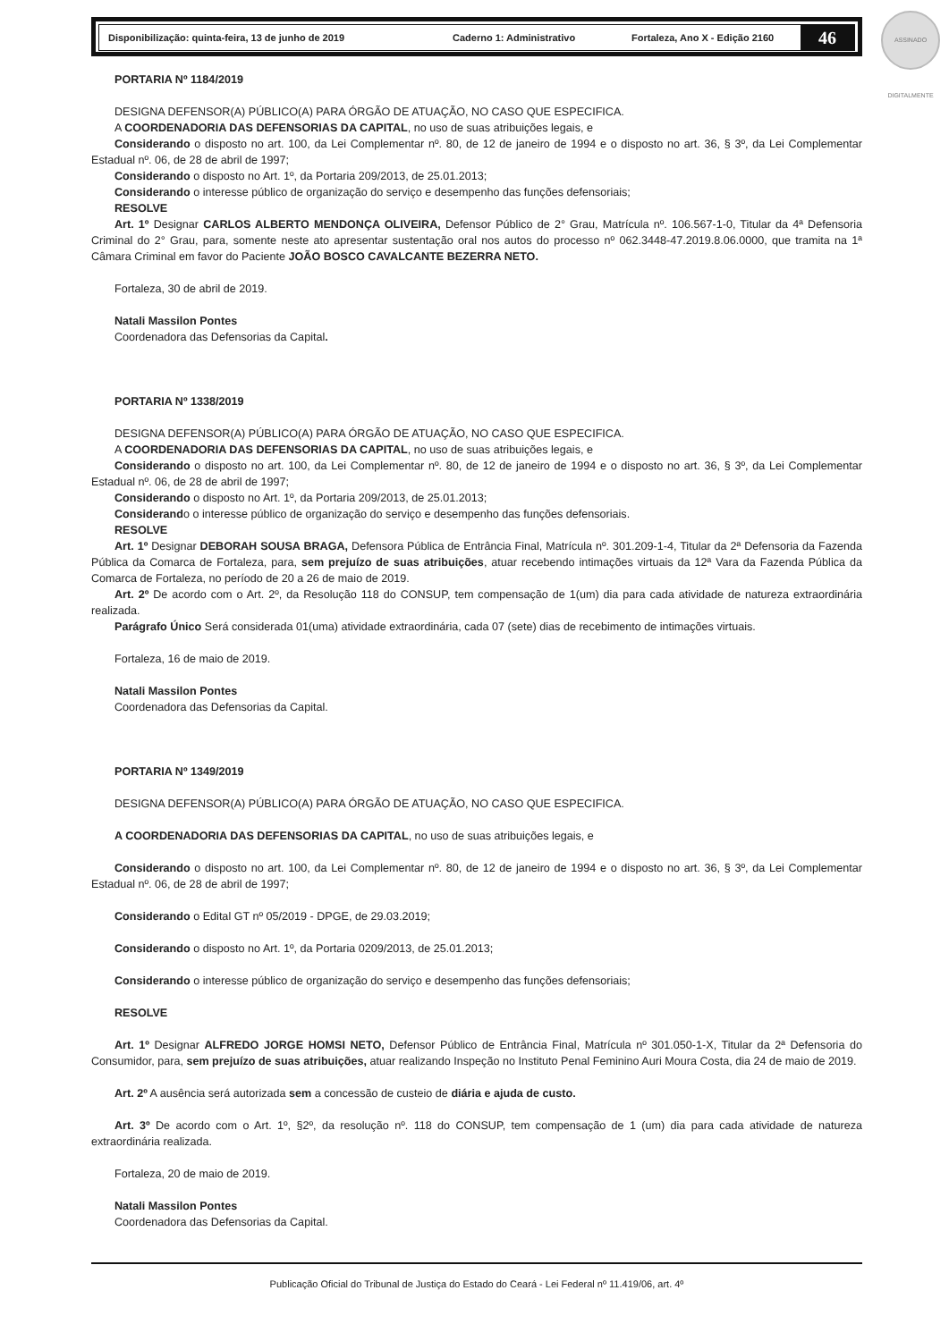Disponibilização: quinta-feira, 13 de junho de 2019 Caderno 1: Administrativo Fortaleza, Ano X - Edição 2160
46
ASSINADO DIGITALMENTE
PORTARIA Nº 1184/2019
DESIGNA DEFENSOR(A) PÚBLICO(A) PARA ÓRGÃO DE ATUAÇÃO, NO CASO QUE ESPECIFICA.
A COORDENADORIA DAS DEFENSORIAS DA CAPITAL, no uso de suas atribuições legais, e
Considerando o disposto no art. 100, da Lei Complementar nº. 80, de 12 de janeiro de 1994 e o disposto no art. 36, § 3º, da Lei Complementar Estadual nº. 06, de 28 de abril de 1997;
Considerando o disposto no Art. 1º, da Portaria 209/2013, de 25.01.2013;
Considerando o interesse público de organização do serviço e desempenho das funções defensoriais;
RESOLVE
Art. 1º Designar CARLOS ALBERTO MENDONÇA OLIVEIRA, Defensor Público de 2° Grau, Matrícula nº. 106.567-1-0, Titular da 4ª Defensoria Criminal do 2° Grau, para, somente neste ato apresentar sustentação oral nos autos do processo nº 062.3448-47.2019.8.06.0000, que tramita na 1ª Câmara Criminal em favor do Paciente JOÃO BOSCO CAVALCANTE BEZERRA NETO.
Fortaleza, 30 de abril de 2019.
Natali Massilon Pontes
Coordenadora das Defensorias da Capital.
PORTARIA Nº 1338/2019
DESIGNA DEFENSOR(A) PÚBLICO(A) PARA ÓRGÃO DE ATUAÇÃO, NO CASO QUE ESPECIFICA.
A COORDENADORIA DAS DEFENSORIAS DA CAPITAL, no uso de suas atribuições legais, e
Considerando o disposto no art. 100, da Lei Complementar nº. 80, de 12 de janeiro de 1994 e o disposto no art. 36, § 3º, da Lei Complementar Estadual nº. 06, de 28 de abril de 1997;
Considerando o disposto no Art. 1º, da Portaria 209/2013, de 25.01.2013;
Considerando o interesse público de organização do serviço e desempenho das funções defensoriais.
RESOLVE
Art. 1º Designar DEBORAH SOUSA BRAGA, Defensora Pública de Entrância Final, Matrícula nº. 301.209-1-4, Titular da 2ª Defensoria da Fazenda Pública da Comarca de Fortaleza, para, sem prejuízo de suas atribuições, atuar recebendo intimações virtuais da 12ª Vara da Fazenda Pública da Comarca de Fortaleza, no período de 20 a 26 de maio de 2019.
Art. 2º De acordo com o Art. 2º, da Resolução 118 do CONSUP, tem compensação de 1(um) dia para cada atividade de natureza extraordinária realizada.
Parágrafo Único Será considerada 01(uma) atividade extraordinária, cada 07 (sete) dias de recebimento de intimações virtuais.
Fortaleza, 16 de maio de 2019.
Natali Massilon Pontes
Coordenadora das Defensorias da Capital.
PORTARIA Nº 1349/2019
DESIGNA DEFENSOR(A) PÚBLICO(A) PARA ÓRGÃO DE ATUAÇÃO, NO CASO QUE ESPECIFICA.
A COORDENADORIA DAS DEFENSORIAS DA CAPITAL, no uso de suas atribuições legais, e
Considerando o disposto no art. 100, da Lei Complementar nº. 80, de 12 de janeiro de 1994 e o disposto no art. 36, § 3º, da Lei Complementar Estadual nº. 06, de 28 de abril de 1997;
Considerando o Edital GT nº 05/2019 - DPGE, de 29.03.2019;
Considerando o disposto no Art. 1º, da Portaria 0209/2013, de 25.01.2013;
Considerando o interesse público de organização do serviço e desempenho das funções defensoriais;
RESOLVE
Art. 1º Designar ALFREDO JORGE HOMSI NETO, Defensor Público de Entrância Final, Matrícula nº 301.050-1-X, Titular da 2ª Defensoria do Consumidor, para, sem prejuízo de suas atribuições, atuar realizando Inspeção no Instituto Penal Feminino Auri Moura Costa, dia 24 de maio de 2019.
Art. 2º A ausência será autorizada sem a concessão de custeio de diária e ajuda de custo.
Art. 3º De acordo com o Art. 1º, §2º, da resolução nº. 118 do CONSUP, tem compensação de 1 (um) dia para cada atividade de natureza extraordinária realizada.
Fortaleza, 20 de maio de 2019.
Natali Massilon Pontes
Coordenadora das Defensorias da Capital.
Publicação Oficial do Tribunal de Justiça do Estado do Ceará - Lei Federal nº 11.419/06, art. 4º